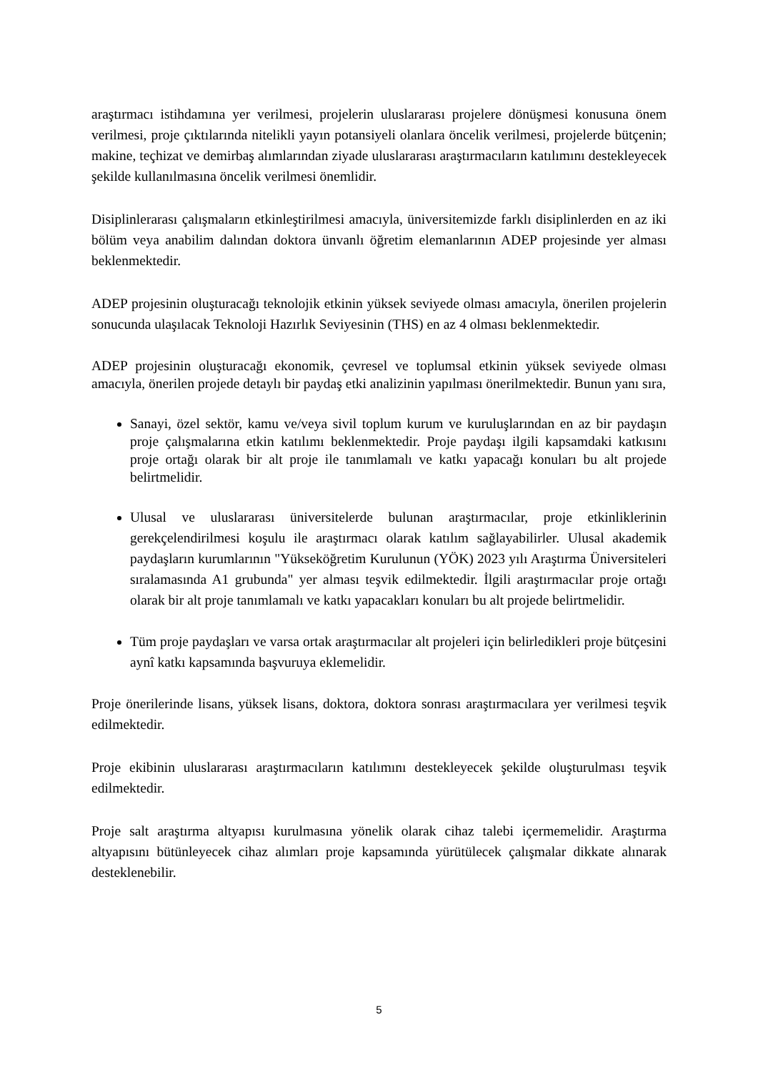araştırmacı istihdamına yer verilmesi, projelerin uluslararası projelere dönüşmesi konusuna önem verilmesi, proje çıktılarında nitelikli yayın potansiyeli olanlara öncelik verilmesi, projelerde bütçenin; makine, teçhizat ve demirbaş alımlarından ziyade uluslararası araştırmacıların katılımını destekleyecek şekilde kullanılmasına öncelik verilmesi önemlidir.
Disiplinlerarası çalışmaların etkinleştirilmesi amacıyla, üniversitemizde farklı disiplinlerden en az iki bölüm veya anabilim dalından doktora ünvanlı öğretim elemanlarının ADEP projesinde yer alması beklenmektedir.
ADEP projesinin oluşturacağı teknolojik etkinin yüksek seviyede olması amacıyla, önerilen projelerin sonucunda ulaşılacak Teknoloji Hazırlık Seviyesinin (THS) en az 4 olması beklenmektedir.
ADEP projesinin oluşturacağı ekonomik, çevresel ve toplumsal etkinin yüksek seviyede olması amacıyla, önerilen projede detaylı bir paydaş etki analizinin yapılması önerilmektedir. Bunun yanı sıra,
Sanayi, özel sektör, kamu ve/veya sivil toplum kurum ve kuruluşlarından en az bir paydaşın proje çalışmalarına etkin katılımı beklenmektedir. Proje paydaşı ilgili kapsamdaki katkısını proje ortağı olarak bir alt proje ile tanımlamalı ve katkı yapacağı konuları bu alt projede belirtmelidir.
Ulusal ve uluslararası üniversitelerde bulunan araştırmacılar, proje etkinliklerinin gerekçelendirilmesi koşulu ile araştırmacı olarak katılım sağlayabilirler. Ulusal akademik paydaşların kurumlarının "Yükseköğretim Kurulunun (YÖK) 2023 yılı Araştırma Üniversiteleri sıralamasında A1 grubunda" yer alması teşvik edilmektedir. İlgili araştırmacılar proje ortağı olarak bir alt proje tanımlamalı ve katkı yapacakları konuları bu alt projede belirtmelidir.
Tüm proje paydaşları ve varsa ortak araştırmacılar alt projeleri için belirledikleri proje bütçesini aynî katkı kapsamında başvuruya eklemelidir.
Proje önerilerinde lisans, yüksek lisans, doktora, doktora sonrası araştırmacılara yer verilmesi teşvik edilmektedir.
Proje ekibinin uluslararası araştırmacıların katılımını destekleyecek şekilde oluşturulması teşvik edilmektedir.
Proje salt araştırma altyapısı kurulmasına yönelik olarak cihaz talebi içermemelidir. Araştırma altyapısını bütünleyecek cihaz alımları proje kapsamında yürütülecek çalışmalar dikkate alınarak desteklenebilir.
5